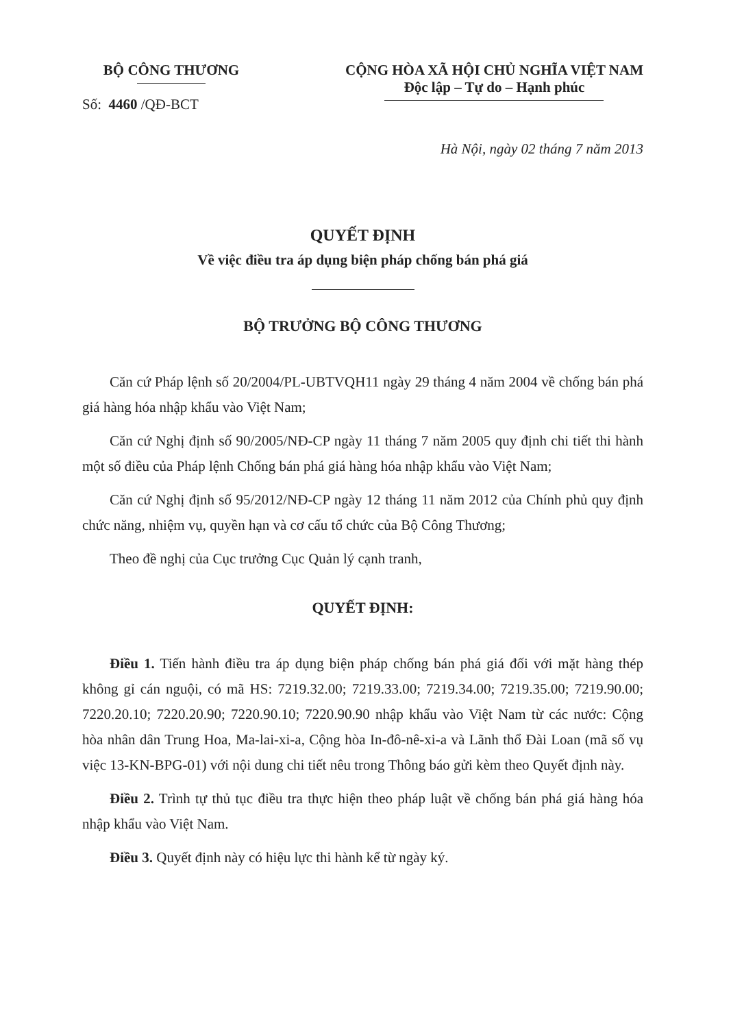BỘ CÔNG THƯƠNG
Số: 4460 /QĐ-BCT
CỘNG HÒA XÃ HỘI CHỦ NGHĨA VIỆT NAM
Độc lập – Tự do – Hạnh phúc
Hà Nội, ngày 02 tháng 7 năm 2013
QUYẾT ĐỊNH
Về việc điều tra áp dụng biện pháp chống bán phá giá
BỘ TRƯỞNG BỘ CÔNG THƯƠNG
Căn cứ Pháp lệnh số 20/2004/PL-UBTVQH11 ngày 29 tháng 4 năm 2004 về chống bán phá giá hàng hóa nhập khẩu vào Việt Nam;
Căn cứ Nghị định số 90/2005/NĐ-CP ngày 11 tháng 7 năm 2005 quy định chi tiết thi hành một số điều của Pháp lệnh Chống bán phá giá hàng hóa nhập khẩu vào Việt Nam;
Căn cứ Nghị định số 95/2012/NĐ-CP ngày 12 tháng 11 năm 2012 của Chính phủ quy định chức năng, nhiệm vụ, quyền hạn và cơ cấu tổ chức của Bộ Công Thương;
Theo đề nghị của Cục trưởng Cục Quản lý cạnh tranh,
QUYẾT ĐỊNH:
Điều 1. Tiến hành điều tra áp dụng biện pháp chống bán phá giá đối với mặt hàng thép không gỉ cán nguội, có mã HS: 7219.32.00; 7219.33.00; 7219.34.00; 7219.35.00; 7219.90.00; 7220.20.10; 7220.20.90; 7220.90.10; 7220.90.90 nhập khẩu vào Việt Nam từ các nước: Cộng hòa nhân dân Trung Hoa, Ma-lai-xi-a, Cộng hòa In-đô-nê-xi-a và Lãnh thổ Đài Loan (mã số vụ việc 13-KN-BPG-01) với nội dung chi tiết nêu trong Thông báo gửi kèm theo Quyết định này.
Điều 2. Trình tự thủ tục điều tra thực hiện theo pháp luật về chống bán phá giá hàng hóa nhập khẩu vào Việt Nam.
Điều 3. Quyết định này có hiệu lực thi hành kể từ ngày ký.